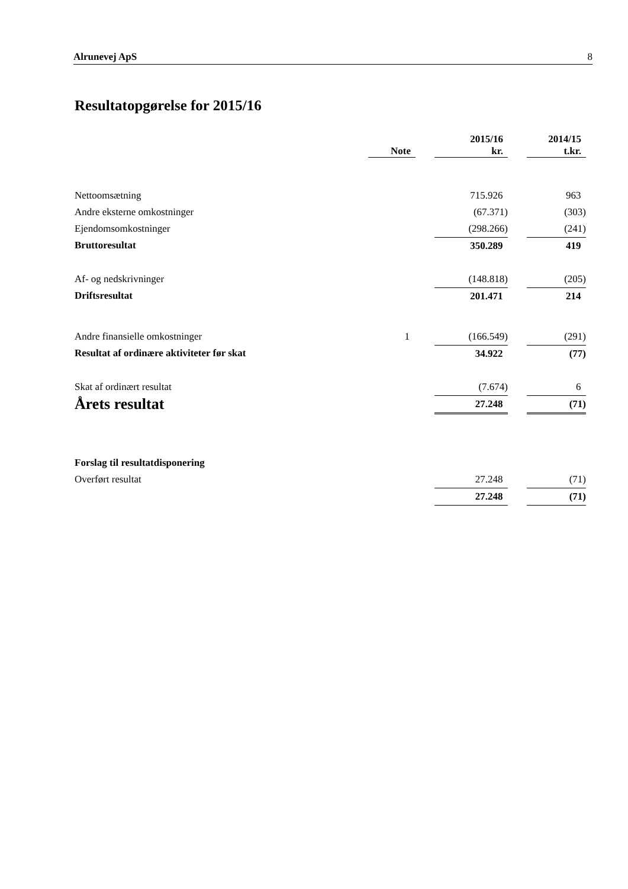Alrunevej ApS 8
Resultatopgørelse for 2015/16
| | Note | | 2015/16 kr. | | 2014/15 t.kr. |
| Nettoomsætning | | | 715.926 | | 963 |
| Andre eksterne omkostninger | | | (67.371) | | (303) |
| Ejendomsomkostninger | | | (298.266) | | (241) |
| Bruttoresultat | | | 350.289 | | 419 |
| Af- og nedskrivninger | | | (148.818) | | (205) |
| Driftsresultat | | | 201.471 | | 214 |
| Andre finansielle omkostninger | 1 | | (166.549) | | (291) |
| Resultat af ordinære aktiviteter før skat | | | 34.922 | | (77) |
| Skat af ordinært resultat | | | (7.674) | | 6 |
| Årets resultat | | | 27.248 | | (71) |
| Forslag til resultatdisponering | | | | | |
| Overført resultat | | | 27.248 | | (71) |
| | | | 27.248 | | (71) |